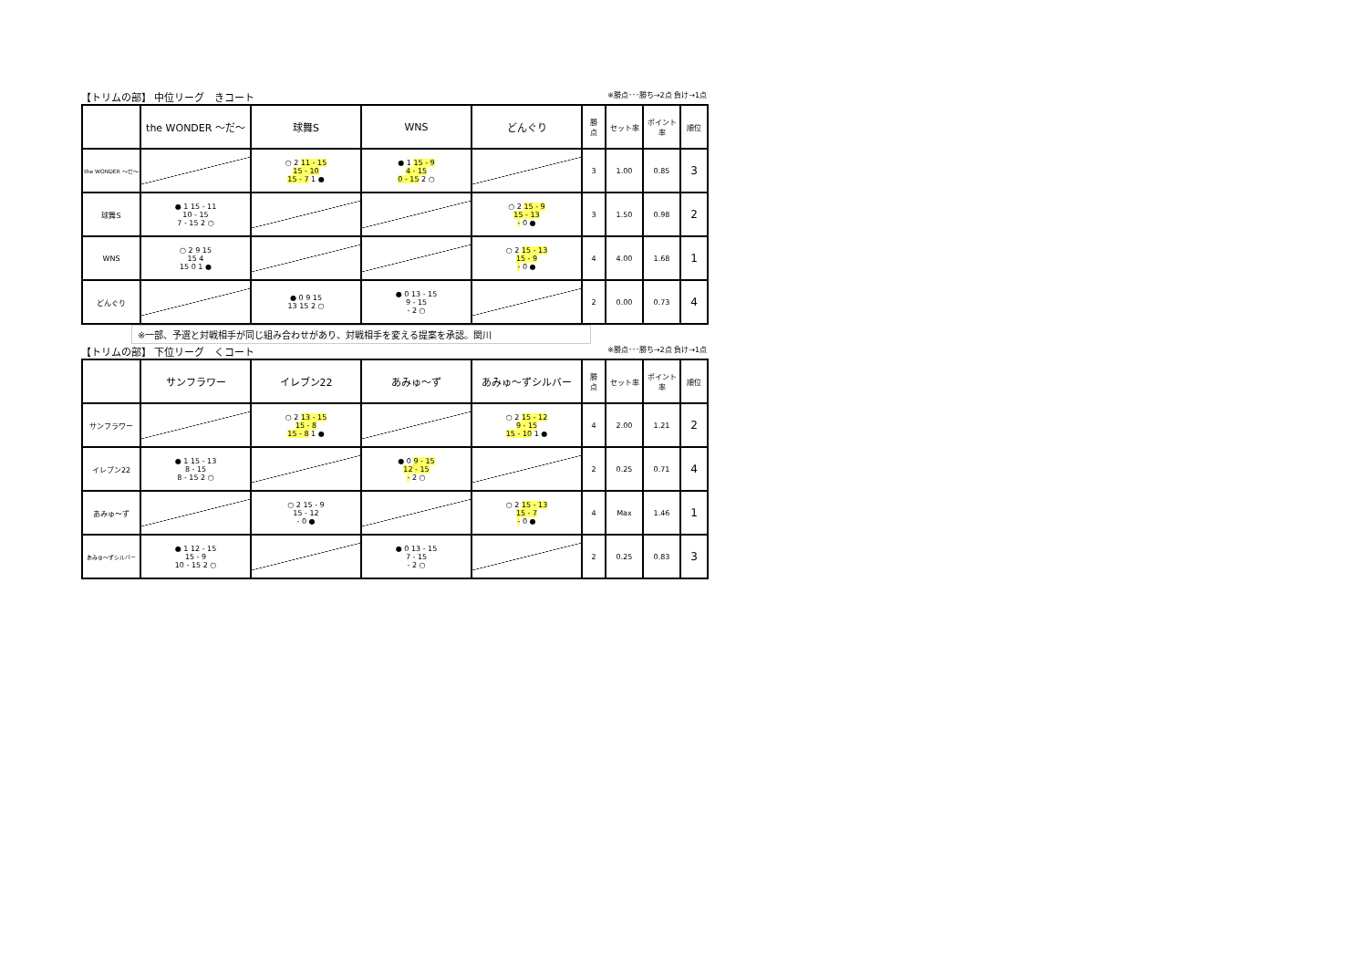【トリムの部】 中位リーグ　きコート ※勝点･･･勝ち→2点 負け→1点
| | the WONDER ～だ～ | 球舞S | WNS | どんぐり | 勝 点 | セット率 | ポイント率 | 順位 |
| the WONDER ～だ～ | | ○ 2 11 - 15 15 - 10 15 - 7 1 ● | ● 1 15 - 9 4 - 15 0 - 15 2 ○ | | 3 | 1.00 | 0.85 | 3 |
| 球舞S | ● 1 15 - 11 10 - 15 7 - 15 2 ○ | | | ○ 2 15 - 9 15 - 13 - 0 ● | 3 | 1.50 | 0.98 | 2 |
| WNS | ○ 2 9 15 15 4 15 0 1 ● | | | ○ 2 15 - 13 15 - 9 - 0 ● | 4 | 4.00 | 1.68 | 1 |
| どんぐり | | ● 0 9 15 13 15 2 ○ | ● 0 13 - 15 9 - 15 - 2 ○ | | 2 | 0.00 | 0.73 | 4 |
※一部、予選と対戦相手が同じ組み合わせがあり、対戦相手を変える提案を承認。関川
【トリムの部】 下位リーグ　くコート ※勝点･･･勝ち→2点 負け→1点
| | サンフラワー | イレブン22 | あみゅ～ず | あみゅ～ずシルバー | 勝 点 | セット率 | ポイント率 | 順位 |
| サンフラワー | | ○ 2 13 - 15 15 - 8 15 - 8 1 ● | | ○ 2 15 - 12 9 - 15 15 - 10 1 ● | 4 | 2.00 | 1.21 | 2 |
| イレブン22 | ● 1 15 - 13 8 - 15 8 - 15 2 ○ | | ● 0 9 - 15 12 - 15 - 2 ○ | | 2 | 0.25 | 0.71 | 4 |
| あみゅ～ず | | ○ 2 15 - 9 15 - 12 - 0 ● | | ○ 2 15 - 13 15 - 7 - 0 ● | 4 | Max | 1.46 | 1 |
| あみゅ～ずシルバー | ● 1 12 - 15 15 - 9 10 - 15 2 ○ | | ● 0 13 - 15 7 - 15 - 2 ○ | | 2 | 0.25 | 0.83 | 3 |